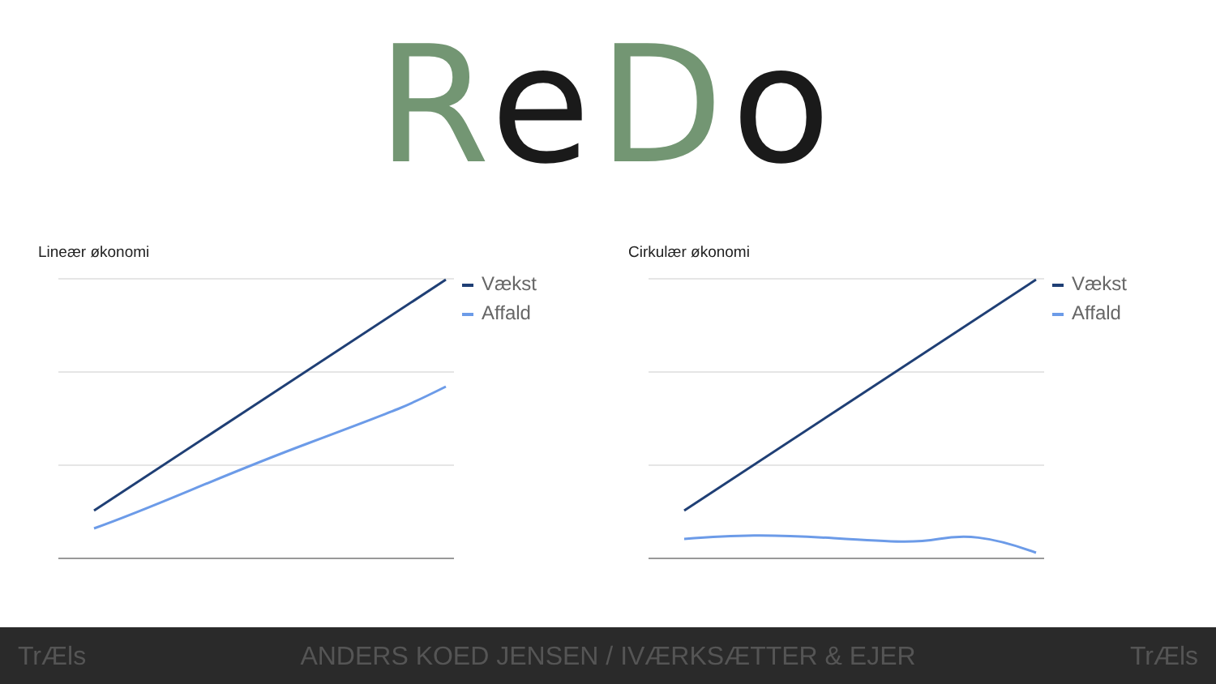ReDo
Lineær økonomi
Vækst
Affald
Cirkulær økonomi
Vækst
Affald
TrÆls ANDERS KOED JENSEN / IVÆRKSÆTTER & EJER TrÆls